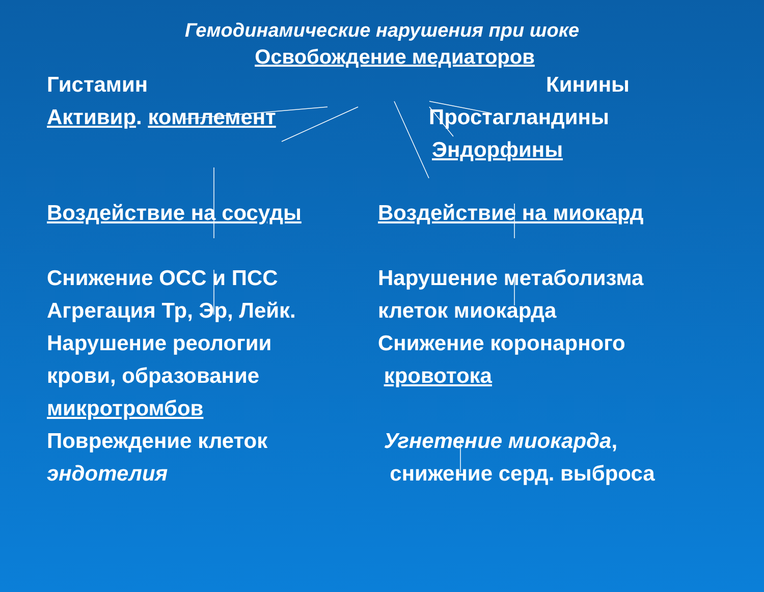Гемодинамические нарушения при шоке
Освобождение медиаторов
Гистамин Кинины
Активир. комплемент Простагландины
Эндорфины
Воздействие на сосуды Воздействие на миокард
Снижение ОСС и ПСС
Агрегация Тр, Эр, Лейк.
Нарушение реологии
крови, образование
микротромбов
Повреждение клеток
эндотелия
Нарушение метаболизма
клеток миокарда
Снижение коронарного
кровотока
Угнетение миокарда,
снижение серд. выброса